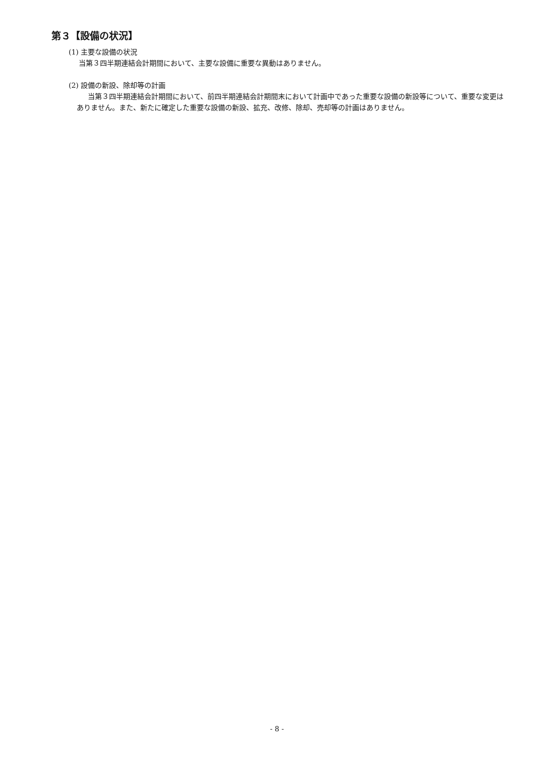第３【設備の状況】
(1) 主要な設備の状況
当第３四半期連結会計期間において、主要な設備に重要な異動はありません。
(2) 設備の新設、除却等の計画
当第３四半期連結会計期間において、前四半期連結会計期間末において計画中であった重要な設備の新設等について、重要な変更はありません。また、新たに確定した重要な設備の新設、拡充、改修、除却、売却等の計画はありません。
- 8 -